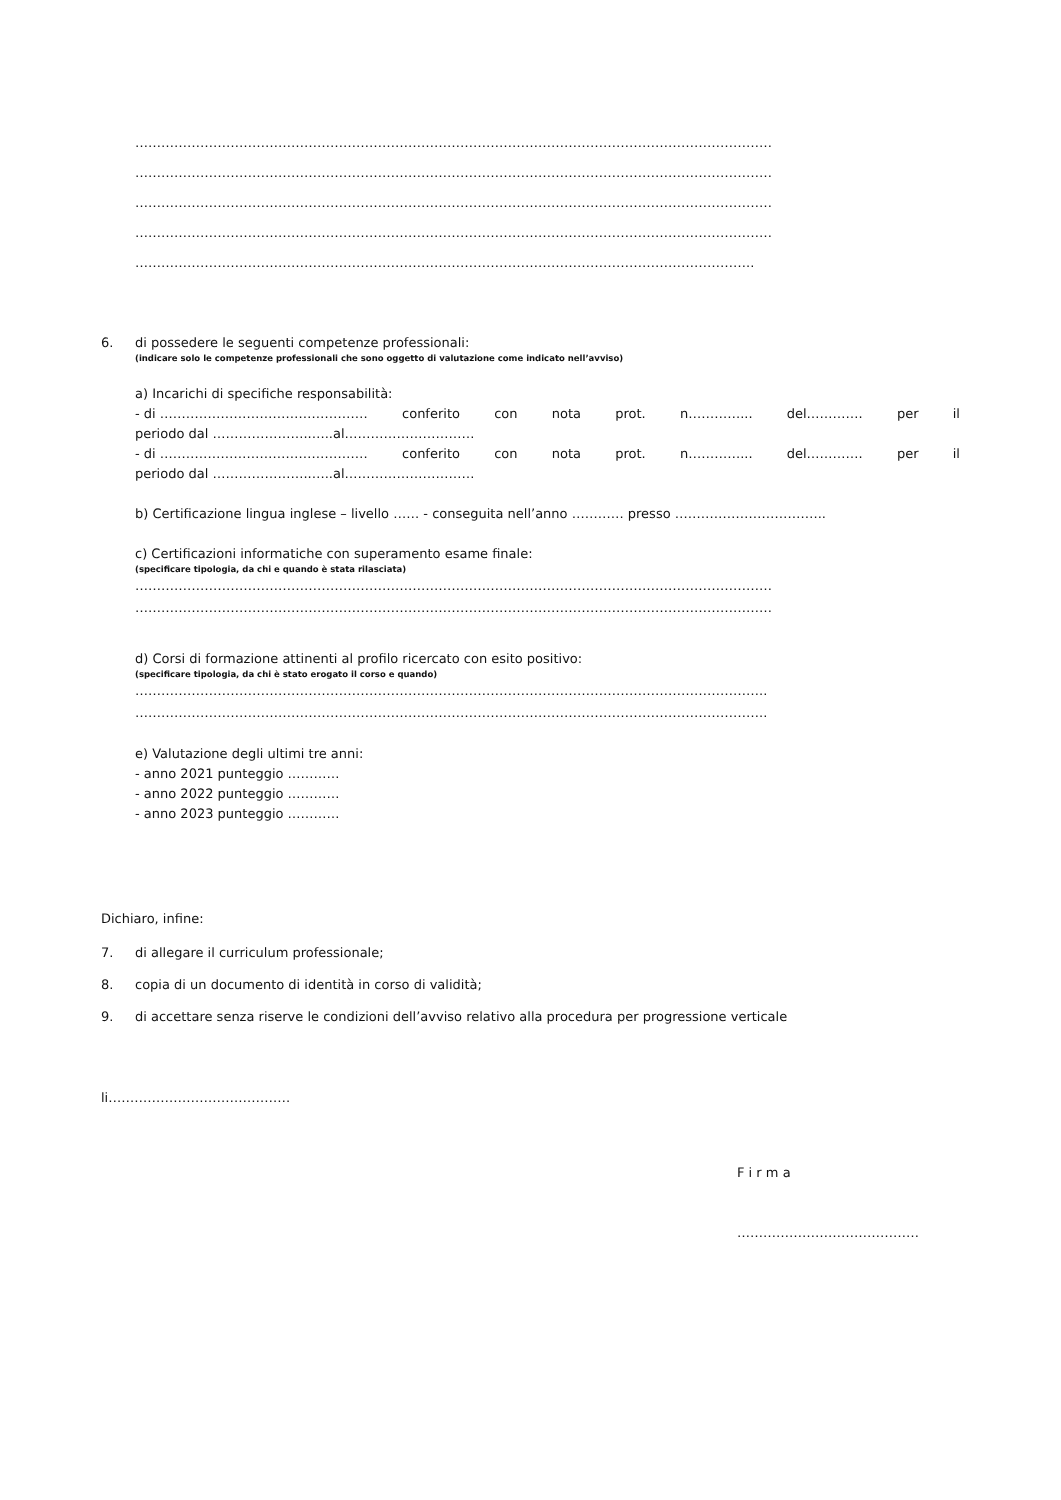…………………………………………………………………………………………………………………………………
…………………………………………………………………………………………………………………………………
…………………………………………………………………………………………………………………………………
…………………………………………………………………………………………………………………………………
……………………………………………………………………………………………………………………………..
6. di possedere le seguenti competenze professionali:
(indicare solo le competenze professionali che sono oggetto di valutazione come indicato nell’avviso)
a) Incarichi di specifiche responsabilità:
- di ………………………………………… conferito con nota prot. n…………... del…………. per il
periodo dal …………………..…..al…………………………
- di ………………………………………… conferito con nota prot. n…………... del…………. per il
periodo dal …………………..…..al…………………………
b) Certificazione lingua inglese – livello …… - conseguita nell’anno ………… presso ……………………………..
c) Certificazioni informatiche con superamento esame finale:
(specificare tipologia, da chi e quando è stata rilasciata)
…………………………………………………………………………………………………………………………………
…………………………………………………………………………………………………………………………………
d) Corsi di formazione attinenti al profilo ricercato con esito positivo:
(specificare tipologia, da chi è stato erogato il corso e quando)
………………………………………………………………………………………………………………………………..
………………………………………………………………………………………………………………………………..
e) Valutazione degli ultimi tre anni:
- anno 2021 punteggio …………
- anno 2022 punteggio …………
- anno 2023 punteggio …………
Dichiaro, infine:
7. di allegare il curriculum professionale;
8. copia di un documento di identità in corso di validità;
9. di accettare senza riserve le condizioni dell’avviso relativo alla procedura per progressione verticale
li……………………………………
F i r m a
……………………………………